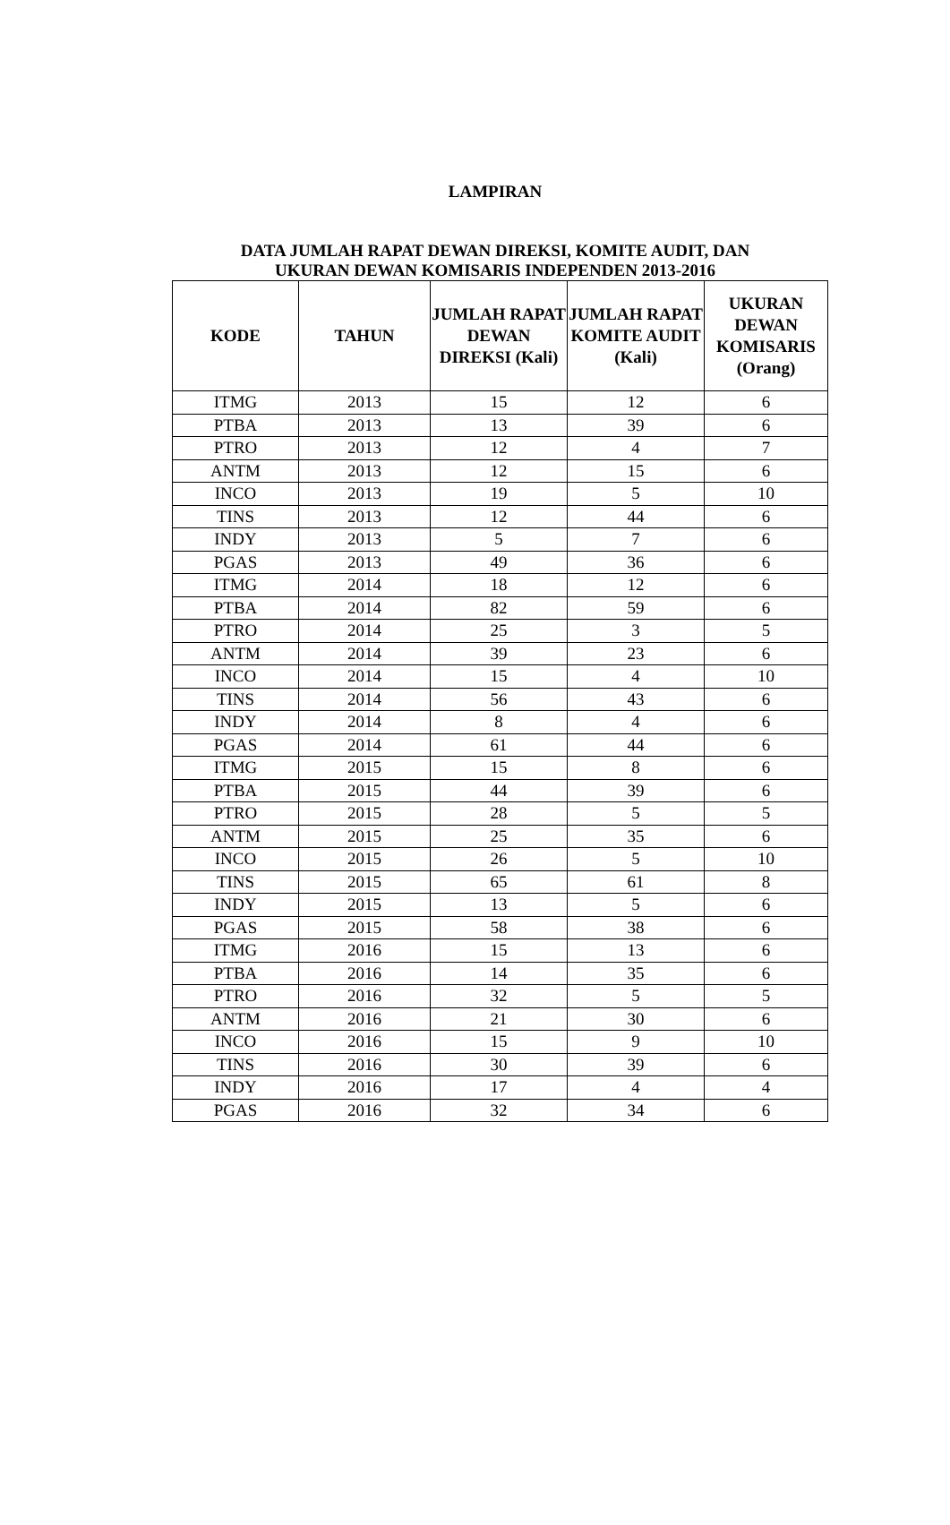LAMPIRAN
DATA JUMLAH RAPAT DEWAN DIREKSI, KOMITE AUDIT, DAN
UKURAN DEWAN KOMISARIS INDEPENDEN 2013-2016
| KODE | TAHUN | JUMLAH RAPAT DEWAN DIREKSI (Kali) | JUMLAH RAPAT KOMITE AUDIT (Kali) | UKURAN DEWAN KOMISARIS (Orang) |
| --- | --- | --- | --- | --- |
| ITMG | 2013 | 15 | 12 | 6 |
| PTBA | 2013 | 13 | 39 | 6 |
| PTRO | 2013 | 12 | 4 | 7 |
| ANTM | 2013 | 12 | 15 | 6 |
| INCO | 2013 | 19 | 5 | 10 |
| TINS | 2013 | 12 | 44 | 6 |
| INDY | 2013 | 5 | 7 | 6 |
| PGAS | 2013 | 49 | 36 | 6 |
| ITMG | 2014 | 18 | 12 | 6 |
| PTBA | 2014 | 82 | 59 | 6 |
| PTRO | 2014 | 25 | 3 | 5 |
| ANTM | 2014 | 39 | 23 | 6 |
| INCO | 2014 | 15 | 4 | 10 |
| TINS | 2014 | 56 | 43 | 6 |
| INDY | 2014 | 8 | 4 | 6 |
| PGAS | 2014 | 61 | 44 | 6 |
| ITMG | 2015 | 15 | 8 | 6 |
| PTBA | 2015 | 44 | 39 | 6 |
| PTRO | 2015 | 28 | 5 | 5 |
| ANTM | 2015 | 25 | 35 | 6 |
| INCO | 2015 | 26 | 5 | 10 |
| TINS | 2015 | 65 | 61 | 8 |
| INDY | 2015 | 13 | 5 | 6 |
| PGAS | 2015 | 58 | 38 | 6 |
| ITMG | 2016 | 15 | 13 | 6 |
| PTBA | 2016 | 14 | 35 | 6 |
| PTRO | 2016 | 32 | 5 | 5 |
| ANTM | 2016 | 21 | 30 | 6 |
| INCO | 2016 | 15 | 9 | 10 |
| TINS | 2016 | 30 | 39 | 6 |
| INDY | 2016 | 17 | 4 | 4 |
| PGAS | 2016 | 32 | 34 | 6 |